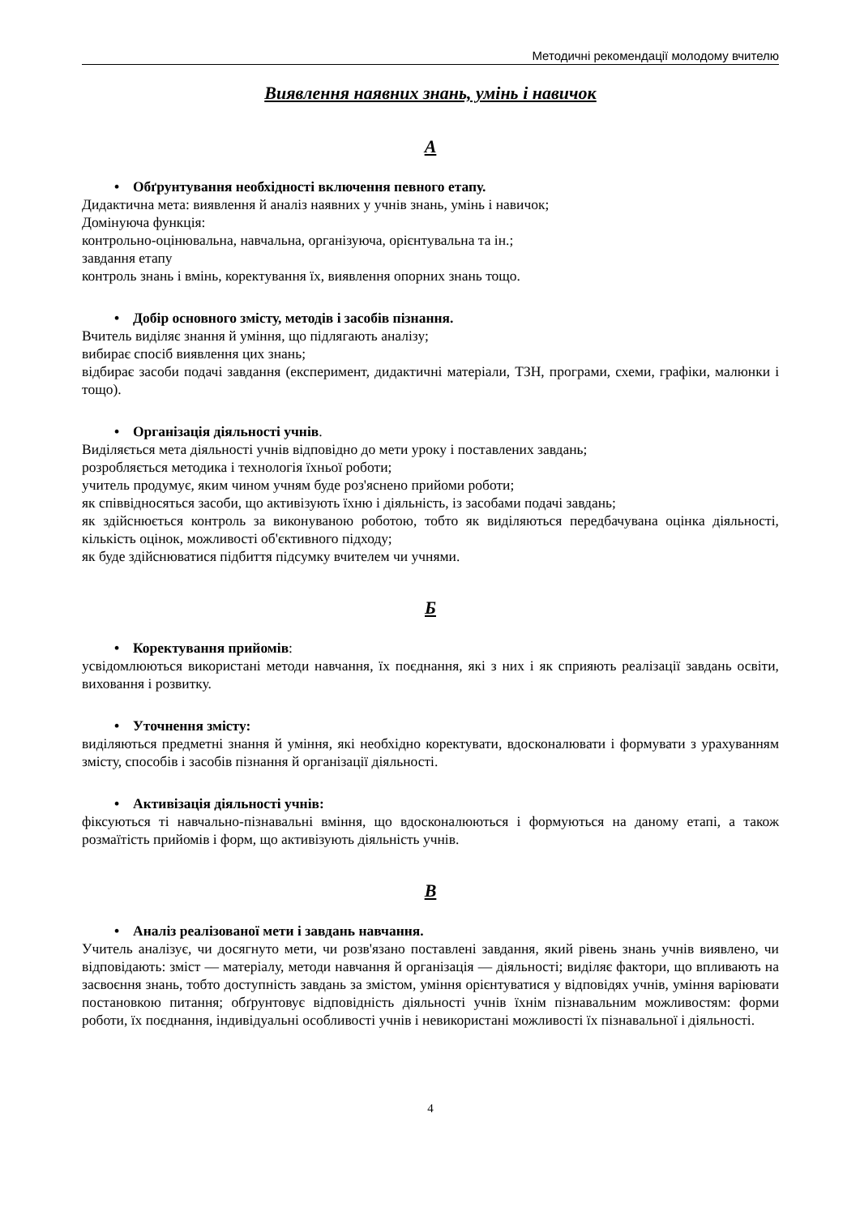Методичні рекомендації молодому вчителю
Виявлення наявних знань, умінь і навичок
А
• Обґрунтування необхідності включення певного етапу.
Дидактична мета: виявлення й аналіз наявних у учнів знань, умінь і навичок;
Домінуюча функція:
контрольно-оцінювальна, навчальна, організуюча, орієнтувальна та ін.;
завдання етапу
контроль знань і вмінь, коректування їх, виявлення опорних знань тощо.
• Добір основного змісту, методів і засобів пізнання.
Вчитель виділяє знання й уміння, що підлягають аналізу;
вибирає спосіб виявлення цих знань;
відбирає засоби подачі завдання (експеримент, дидактичні матеріали, ТЗН, програми, схеми, графіки, малюнки і тощо).
• Організація діяльності учнів.
Виділяється мета діяльності учнів відповідно до мети уроку і поставлених завдань;
розробляється методика і технологія їхньої роботи;
учитель продумує, яким чином учням буде роз'яснено прийоми роботи;
як співвідносяться засоби, що активізують їхню і діяльність, із засобами подачі завдань;
як здійснюється контроль за виконуваною роботою, тобто як виділяються передбачувана оцінка діяльності, кількість оцінок, можливості об'єктивного підходу;
як буде здійснюватися підбиття підсумку вчителем чи учнями.
Б
• Коректування прийомів:
усвідомлюються використані методи навчання, їх поєднання, які з них і як сприяють реалізації завдань освіти, виховання і розвитку.
• Уточнення змісту:
виділяються предметні знання й уміння, які необхідно коректувати, вдосконалювати і формувати з урахуванням змісту, способів і засобів пізнання й організації діяльності.
• Активізація діяльності учнів:
фіксуються ті навчально-пізнавальні вміння, що вдосконалюються і формуються на даному етапі, а також розмаїтість прийомів і форм, що активізують діяльність учнів.
В
• Аналіз реалізованої мети і завдань навчання.
Учитель аналізує, чи досягнуто мети, чи розв'язано поставлені завдання, який рівень знань учнів виявлено, чи відповідають: зміст — матеріалу, методи навчання й організація — діяльності; виділяє фактори, що впливають на засвоєння знань, тобто доступність завдань за змістом, уміння орієнтуватися у відповідях учнів, уміння варіювати постановкою питання; обґрунтовує відповідність діяльності учнів їхнім пізнавальним можливостям: форми роботи, їх поєднання, індивідуальні особливості учнів і невикористані можливості їх пізнавальної і діяльності.
4